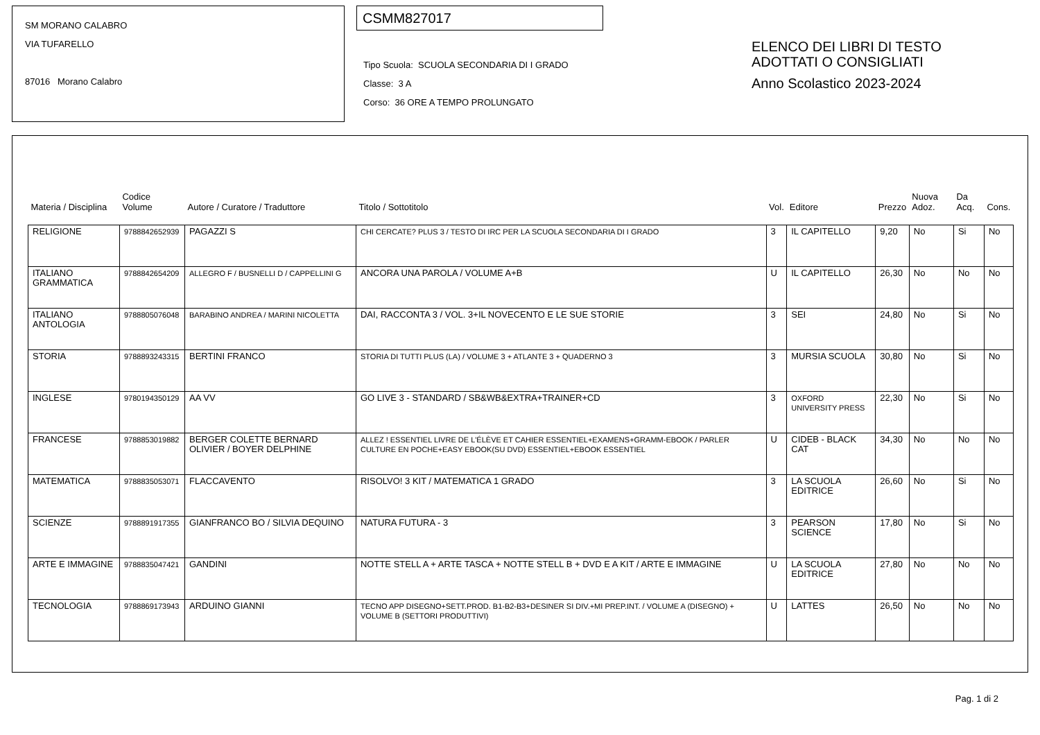SM MORANO CALABRO
VIA TUFARELLO
87016 Morano Calabro
CSMM827017
Tipo Scuola: SCUOLA SECONDARIA DI I GRADO
Classe: 3 A
Corso: 36 ORE A TEMPO PROLUNGATO
ELENCO DEI LIBRI DI TESTO
ADOTTATI O CONSIGLIATI
Anno Scolastico 2023-2024
| Materia / Disciplina | Codice Volume | Autore / Curatore / Traduttore | Titolo / Sottotitolo | Vol. | Editore | Prezzo | Nuova Adoz. | Da Acq. | Cons. |
| --- | --- | --- | --- | --- | --- | --- | --- | --- | --- |
| RELIGIONE | 9788842652939 | PAGAZZI S | CHI CERCATE? PLUS 3 / TESTO DI IRC PER LA SCUOLA SECONDARIA DI I GRADO | 3 | IL CAPITELLO | 9,20 | No | Si | No |
| ITALIANO GRAMMATICA | 9788842654209 | ALLEGRO F / BUSNELLI D / CAPPELLINI G | ANCORA UNA PAROLA / VOLUME A+B | U | IL CAPITELLO | 26,30 | No | No | No |
| ITALIANO ANTOLOGIA | 9788805076048 | BARABINO ANDREA / MARINI NICOLETTA | DAI, RACCONTA 3 / VOL. 3+IL NOVECENTO E LE SUE STORIE | 3 | SEI | 24,80 | No | Si | No |
| STORIA | 9788893243315 | BERTINI FRANCO | STORIA DI TUTTI PLUS (LA) / VOLUME 3 + ATLANTE 3 + QUADERNO 3 | 3 | MURSIA SCUOLA | 30,80 | No | Si | No |
| INGLESE | 9780194350129 | AA VV | GO LIVE 3 - STANDARD / SB&WB&EXTRA+TRAINER+CD | 3 | OXFORD UNIVERSITY PRESS | 22,30 | No | Si | No |
| FRANCESE | 9788853019882 | BERGER COLETTE BERNARD OLIVIER / BOYER DELPHINE | ALLEZ ! ESSENTIEL LIVRE DE L'ÉLÈVE ET CAHIER ESSENTIEL+EXAMENS+GRAMM-EBOOK / PARLER CULTURE EN POCHE+EASY EBOOK(SU DVD) ESSENTIEL+EBOOK ESSENTIEL | U | CIDEB - BLACK CAT | 34,30 | No | No | No |
| MATEMATICA | 9788835053071 | FLACCAVENTO | RISOLVO! 3 KIT / MATEMATICA 1 GRADO | 3 | LA SCUOLA EDITRICE | 26,60 | No | Si | No |
| SCIENZE | 9788891917355 | GIANFRANCO BO / SILVIA DEQUINO | NATURA FUTURA - 3 | 3 | PEARSON SCIENCE | 17,80 | No | Si | No |
| ARTE E IMMAGINE | 9788835047421 | GANDINI | NOTTE STELL A + ARTE TASCA + NOTTE STELL B + DVD E A KIT / ARTE E IMMAGINE | U | LA SCUOLA EDITRICE | 27,80 | No | No | No |
| TECNOLOGIA | 9788869173943 | ARDUINO GIANNI | TECNO APP DISEGNO+SETT.PROD. B1-B2-B3+DESINER SI DIV.+MI PREP.INT. / VOLUME A (DISEGNO) + VOLUME B (SETTORI PRODUTTIVI) | U | LATTES | 26,50 | No | No | No |
Pag. 1 di 2